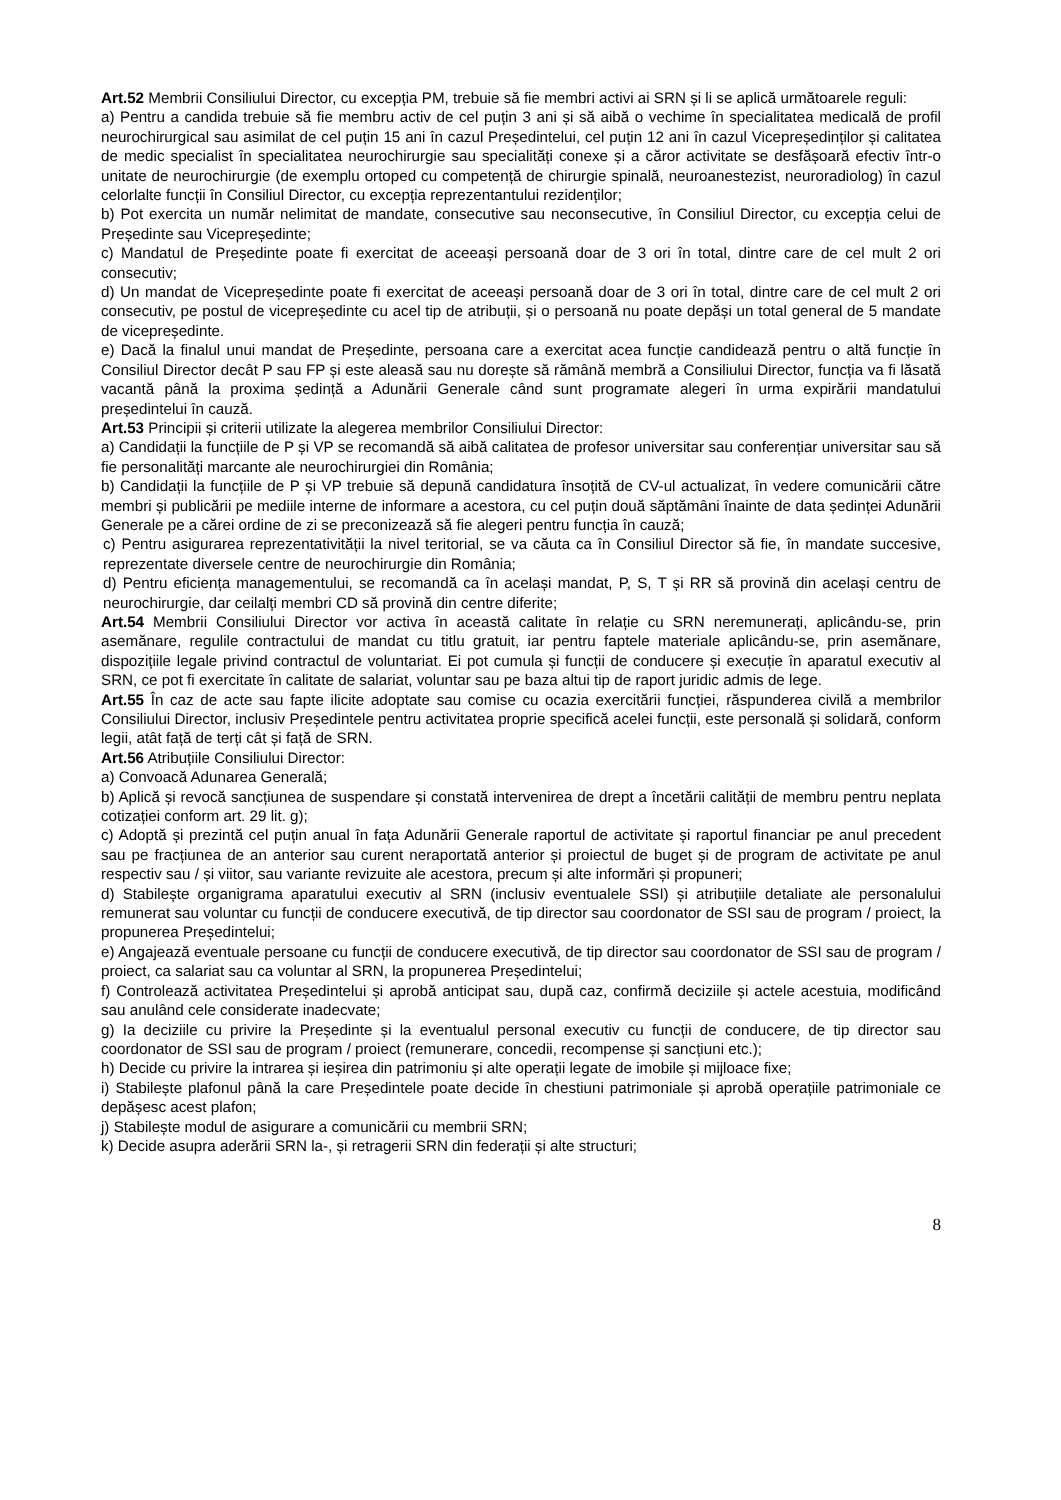Art.52 Membrii Consiliului Director, cu excepția PM, trebuie să fie membri activi ai SRN și li se aplică următoarele reguli:
a) Pentru a candida trebuie să fie membru activ de cel puțin 3 ani și să aibă o vechime în specialitatea medicală de profil neurochirurgical sau asimilat de cel puțin 15 ani în cazul Președintelui, cel puțin 12 ani în cazul Vicepreședinților și calitatea de medic specialist în specialitatea neurochirurgie sau specialități conexe și a căror activitate se desfășoară efectiv într-o unitate de neurochirurgie (de exemplu ortoped cu competență de chirurgie spinală, neuroanestezist, neuroradiolog) în cazul celorlalte funcții în Consiliul Director, cu excepția reprezentantului rezidenților;
b) Pot exercita un număr nelimitat de mandate, consecutive sau neconsecutive, în Consiliul Director, cu excepția celui de Președinte sau Vicepreședinte;
c) Mandatul de Președinte poate fi exercitat de aceeași persoană doar de 3 ori în total, dintre care de cel mult 2 ori consecutiv;
d) Un mandat de Vicepreședinte poate fi exercitat de aceeași persoană doar de 3 ori în total, dintre care de cel mult 2 ori consecutiv, pe postul de vicepreședinte cu acel tip de atribuții, și o persoană nu poate depăși un total general de 5 mandate de vicepreședinte.
e) Dacă la finalul unui mandat de Președinte, persoana care a exercitat acea funcție candidează pentru o altă funcție în Consiliul Director decât P sau FP și este aleasă sau nu dorește să rămână membră a Consiliului Director, funcția va fi lăsată vacantă până la proxima ședință a Adunării Generale când sunt programate alegeri în urma expirării mandatului președintelui în cauză.
Art.53 Principii și criterii utilizate la alegerea membrilor Consiliului Director:
a) Candidații la funcțiile de P și VP se recomandă să aibă calitatea de profesor universitar sau conferențiar universitar sau să fie personalități marcante ale neurochirurgiei din România;
b) Candidații la funcțiile de P și VP trebuie să depună candidatura însoțită de CV-ul actualizat, în vedere comunicării către membri și publicării pe mediile interne de informare a acestora, cu cel puțin două săptămâni înainte de data ședinței Adunării Generale pe a cărei ordine de zi se preconizează să fie alegeri pentru funcția în cauză;
c) Pentru asigurarea reprezentativității la nivel teritorial, se va căuta ca în Consiliul Director să fie, în mandate succesive, reprezentate diversele centre de neurochirurgie din România;
d) Pentru eficiența managementului, se recomandă ca în același mandat, P, S, T și RR să provină din același centru de neurochirurgie, dar ceilalți membri CD să provină din centre diferite;
Art.54 Membrii Consiliului Director vor activa în această calitate în relație cu SRN neremunerați, aplicându-se, prin asemănare, regulile contractului de mandat cu titlu gratuit, iar pentru faptele materiale aplicându-se, prin asemănare, dispozițiile legale privind contractul de voluntariat. Ei pot cumula și funcții de conducere și execuție în aparatul executiv al SRN, ce pot fi exercitate în calitate de salariat, voluntar sau pe baza altui tip de raport juridic admis de lege.
Art.55 În caz de acte sau fapte ilicite adoptate sau comise cu ocazia exercitării funcției, răspunderea civilă a membrilor Consiliului Director, inclusiv Președintele pentru activitatea proprie specifică acelei funcții, este personală și solidară, conform legii, atât față de terți cât și față de SRN.
Art.56 Atribuțiile Consiliului Director:
a) Convoacă Adunarea Generală;
b) Aplică și revocă sancțiunea de suspendare și constată intervenirea de drept a încetării calității de membru pentru neplata cotizației conform art. 29 lit. g);
c) Adoptă și prezintă cel puțin anual în fața Adunării Generale raportul de activitate și raportul financiar pe anul precedent sau pe fracțiunea de an anterior sau curent neraportată anterior și proiectul de buget și de program de activitate pe anul respectiv sau / și viitor, sau variante revizuite ale acestora, precum și alte informări și propuneri;
d) Stabilește organigrama aparatului executiv al SRN (inclusiv eventualele SSI) și atribuțiile detaliate ale personalului remunerat sau voluntar cu funcții de conducere executivă, de tip director sau coordonator de SSI sau de program / proiect, la propunerea Președintelui;
e) Angajează eventuale persoane cu funcții de conducere executivă, de tip director sau coordonator de SSI sau de program / proiect, ca salariat sau ca voluntar al SRN, la propunerea Președintelui;
f) Controlează activitatea Președintelui și aprobă anticipat sau, după caz, confirmă deciziile și actele acestuia, modificând sau anulând cele considerate inadecvate;
g) Ia deciziile cu privire la Președinte și la eventualul personal executiv cu funcții de conducere, de tip director sau coordonator de SSI sau de program / proiect (remunerare, concedii, recompense și sancțiuni etc.);
h) Decide cu privire la intrarea și ieșirea din patrimoniu și alte operații legate de imobile și mijloace fixe;
i) Stabilește plafonul până la care Președintele poate decide în chestiuni patrimoniale și aprobă operațiile patrimoniale ce depășesc acest plafon;
j) Stabilește modul de asigurare a comunicării cu membrii SRN;
k) Decide asupra aderării SRN la-, și retragerii SRN din federații și alte structuri;
8